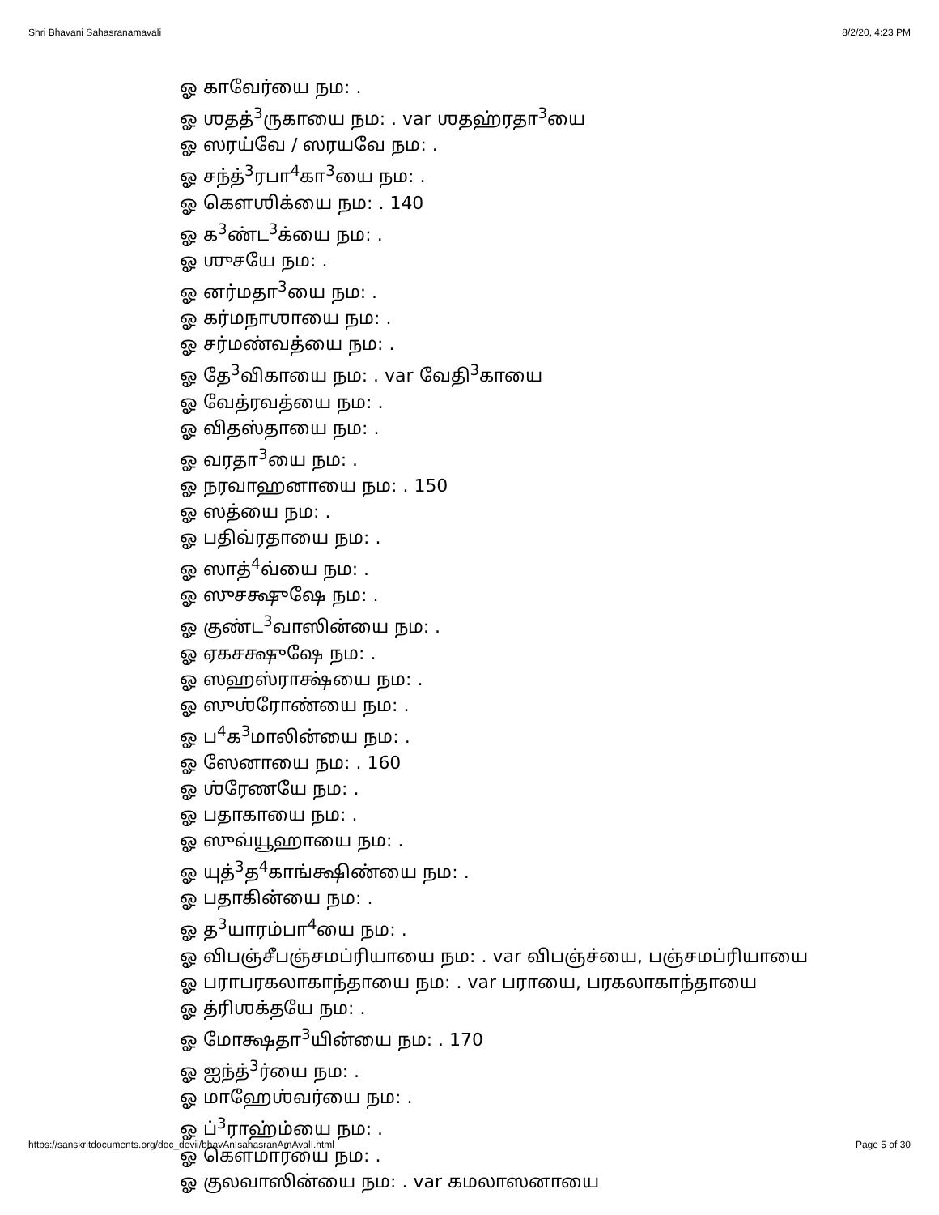Shri Bhavani Sahasranamavali 8/2/20, 4:23 PM
ஓ காவேர்யை நம: .
ஓ ஶதத்<sup>3</sup>ருகாயை நம: . var ஶதஹ்ரதா<sup>3</sup>யை
ஓ ஸரய்வே / ஸரயவே நம: .
ஓ சந்த்<sup>3</sup>ரபா<sup>4</sup>கா<sup>3</sup>யை நம: .
ஓ கௌஶிக்யை நம: . 140
ஓ க<sup>3</sup>ண்ட<sup>3</sup>க்யை நம: .
ஓ ஶுசயே நம: .
ஓ னர்மதா<sup>3</sup>யை நம: .
ஓ கர்மநாஶாயை நம: .
ஓ சர்மண்வத்யை நம: .
ஓ தே<sup>3</sup>விகாயை நம: . var வேதி<sup>3</sup>காயை
ஓ வேத்ரவத்யை நம: .
ஓ விதஸ்தாயை நம: .
ஓ வரதா<sup>3</sup>யை நம: .
ஓ நரவாஹனாயை நம: . 150
ஓ ஸத்யை நம: .
ஓ பதிவ்ரதாயை நம: .
ஓ ஸாத்<sup>4</sup>வ்யை நம: .
ஓ ஸுசக்ஷுஷே நம: .
ஓ குண்ட<sup>3</sup>வாஸின்யை நம: .
ஓ ஏகசக்ஷுஷே நம: .
ஓ ஸஹஸ்ராக்ஷ்யை நம: .
ஓ ஸுஶ்ரோண்யை நம: .
ஓ ப<sup>4</sup>க<sup>3</sup>மாலின்யை நம: .
ஓ ஸேனாயை நம: . 160
ஓ ஶ்ரேணயே நம: .
ஓ பதாகாயை நம: .
ஓ ஸுவ்யூஹாயை நம: .
ஓ யுத்<sup>3</sup>த<sup>4</sup>காங்க்ஷிண்யை நம: .
ஓ பதாகின்யை நம: .
ஓ த<sup>3</sup>யாரம்பா<sup>4</sup>யை நம: .
ஓ விபஞ்சீபஞ்சமப்ரியாயை நம: . var விபஞ்ச்யை, பஞ்சமப்ரியாயை
ஓ பராபரகலாகாந்தாயை நம: . var பராயை, பரகலாகாந்தாயை
ஓ த்ரிஶக்தயே நம: .
ஓ மோக்ஷதா<sup>3</sup>யின்யை நம: . 170
ஓ ஐந்த்<sup>3</sup>ர்யை நம: .
ஓ மாஹேஶ்வர்யை நம: .
ஓ ப்<sup>3</sup>ராஹ்ம்யை நம: .
ஓ கௌமார்யை நம: .
ஓ குலவாஸின்யை நம: . var கமலாஸனாயை
https://sanskritdocuments.org/doc_devii/bhavAnIsahasranAmAvalI.html Page 5 of 30